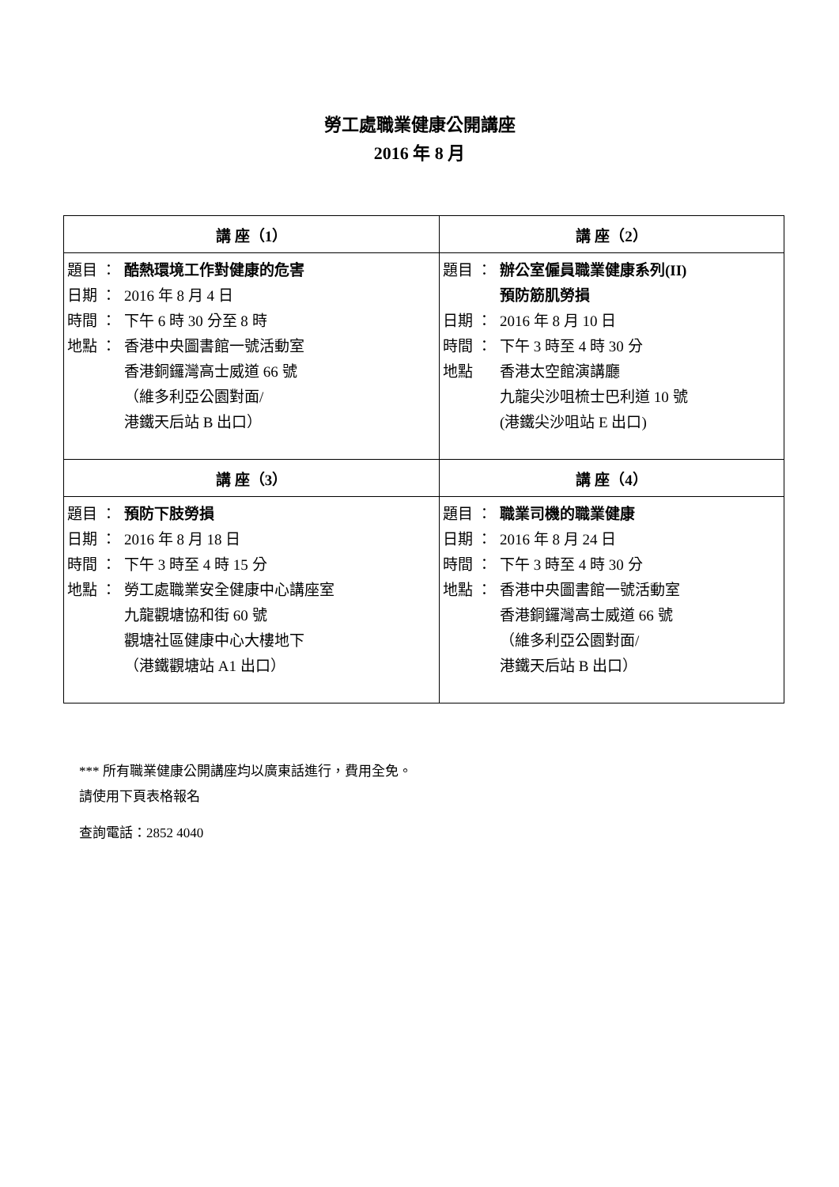勞工處職業健康公開講座
2016 年 8 月
| 講 座（1） | 講 座（2） |
| --- | --- |
| 題目 ： 酷熱環境工作對健康的危害 日期 ： 2016 年 8 月 4 日 時間 ： 下午 6 時 30 分至 8 時 地點 ： 香港中央圖書館一號活動室 香港銅鑼灣高士威道 66 號 （維多利亞公園對面/ 港鐵天后站 B 出口） | 題目 ： 辦公室僱員職業健康系列(II) 預防筋肌勞損 日期 ： 2016 年 8 月 10 日 時間 ： 下午 3 時至 4 時 30 分 地點 香港太空館演講廳 九龍尖沙咀梳士巴利道 10 號 (港鐵尖沙咀站 E 出口) |
| 講 座（3） | 講 座（4） |
| 題目 ： 預防下肢勞損 日期 ： 2016 年 8 月 18 日 時間 ： 下午 3 時至 4 時 15 分 地點 ： 勞工處職業安全健康中心講座室 九龍觀塘協和街 60 號 觀塘社區健康中心大樓地下 （港鐵觀塘站 A1 出口） | 題目 ： 職業司機的職業健康 日期 ： 2016 年 8 月 24 日 時間 ： 下午 3 時至 4 時 30 分 地點 ： 香港中央圖書館一號活動室 香港銅鑼灣高士威道 66 號 （維多利亞公園對面/ 港鐵天后站 B 出口） |
*** 所有職業健康公開講座均以廣東話進行，費用全免。
請使用下頁表格報名
查詢電話：2852 4040